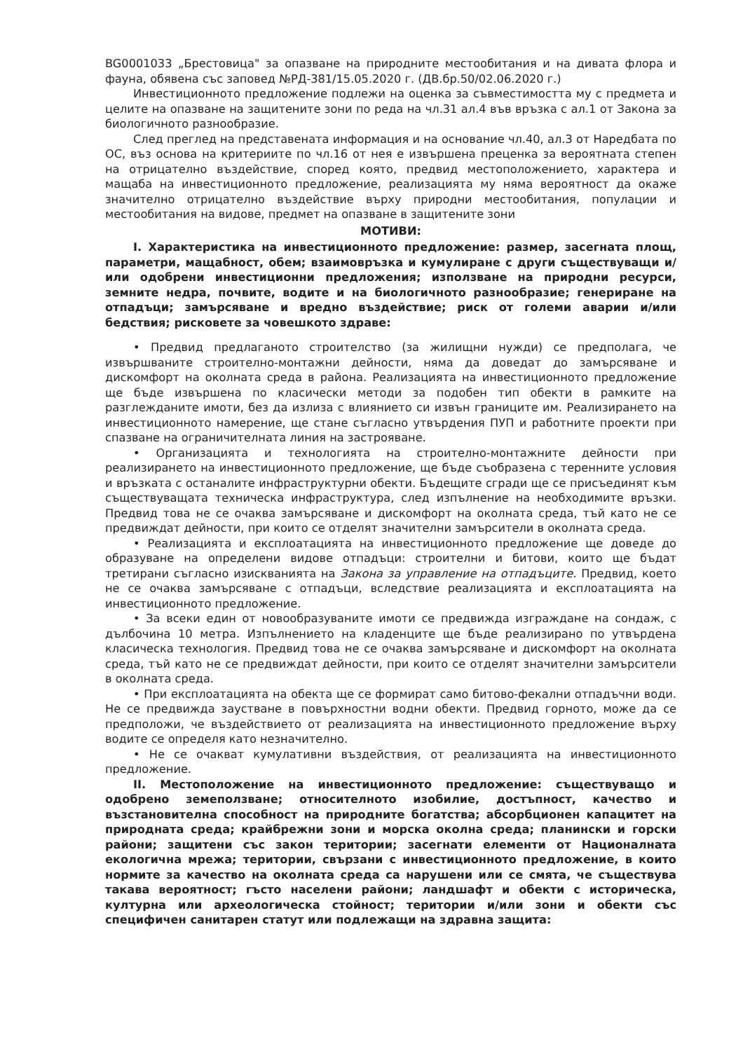BG0001033 „Брестовица" за опазване на природните местообитания и на дивата флора и фауна, обявена със заповед №РД-381/15.05.2020 г. (ДВ.бр.50/02.06.2020 г.)
Инвестиционното предложение подлежи на оценка за съвместимостта му с предмета и целите на опазване на защитените зони по реда на чл.31 ал.4 във връзка с ал.1 от Закона за биологичното разнообразие.
След преглед на представената информация и на основание чл.40, ал.3 от Наредбата по ОС, въз основа на критериите по чл.16 от нея е извършена преценка за вероятната степен на отрицателно въздействие, според която, предвид местоположението, характера и мащаба на инвестиционното предложение, реализацията му няма вероятност да окаже значително отрицателно въздействие върху природни местообитания, популации и местообитания на видове, предмет на опазване в защитените зони
МОТИВИ:
I. Характеристика на инвестиционното предложение: размер, засегната площ, параметри, мащабност, обем; взаимовръзка и кумулиране с други съществуващи и/или одобрени инвестиционни предложения; използване на природни ресурси, земните недра, почвите, водите и на биологичното разнообразие; генериране на отпадъци; замърсяване и вредно въздействие; риск от големи аварии и/или бедствия; рисковете за човешкото здраве:
• Предвид предлаганото строителство (за жилищни нужди) се предполага, че извършваните строително-монтажни дейности, няма да доведат до замърсяване и дискомфорт на околната среда в района. Реализацията на инвестиционното предложение ще бъде извършена по класически методи за подобен тип обекти в рамките на разглежданите имоти, без да излиза с влиянието си извън границите им. Реализирането на инвестиционното намерение, ще стане съгласно утвърдения ПУП и работните проекти при спазване на ограничителната линия на застрояване.
• Организацията и технологията на строително-монтажните дейности при реализирането на инвестиционното предложение, ще бъде съобразена с теренните условия и връзката с останалите инфраструктурни обекти. Бъдещите сгради ще се присъединят към съществуващата техническа инфраструктура, след изпълнение на необходимите връзки. Предвид това не се очаква замърсяване и дискомфорт на околната среда, тъй като не се предвиждат дейности, при които се отделят значителни замърсители в околната среда.
• Реализацията и експлоатацията на инвестиционното предложение ще доведе до образуване на определени видове отпадъци: строителни и битови, които ще бъдат третирани съгласно изискванията на Закона за управление на отпадъците. Предвид, което не се очаква замърсяване с отпадъци, вследствие реализацията и експлоатацията на инвестиционното предложение.
• За всеки един от новообразуваните имоти се предвижда изграждане на сондаж, с дълбочина 10 метра. Изпълнението на кладенците ще бъде реализирано по утвърдена класическа технология. Предвид това не се очаква замърсяване и дискомфорт на околната среда, тъй като не се предвиждат дейности, при които се отделят значителни замърсители в околната среда.
• При експлоатацията на обекта ще се формират само битово-фекални отпадъчни води. Не се предвижда заустване в повърхностни водни обекти. Предвид горното, може да се предположи, че въздействието от реализацията на инвестиционното предложение върху водите се определя като незначително.
• Не се очакват кумулативни въздействия, от реализацията на инвестиционното предложение.
II. Местоположение на инвестиционното предложение: съществуващо и одобрено земеползване; относителното изобилие, достъпност, качество и възстановителна способност на природните богатства; абсорбционен капацитет на природната среда; крайбрежни зони и морска околна среда; планински и горски райони; защитени със закон територии; засегнати елементи от Националната екологична мрежа; територии, свързани с инвестиционното предложение, в които нормите за качество на околната среда са нарушени или се смята, че съществува такава вероятност; гъсто населени райони; ландшафт и обекти с историческа, културна или археологическа стойност; територии и/или зони и обекти със специфичен санитарен статут или подлежащи на здравна защита: